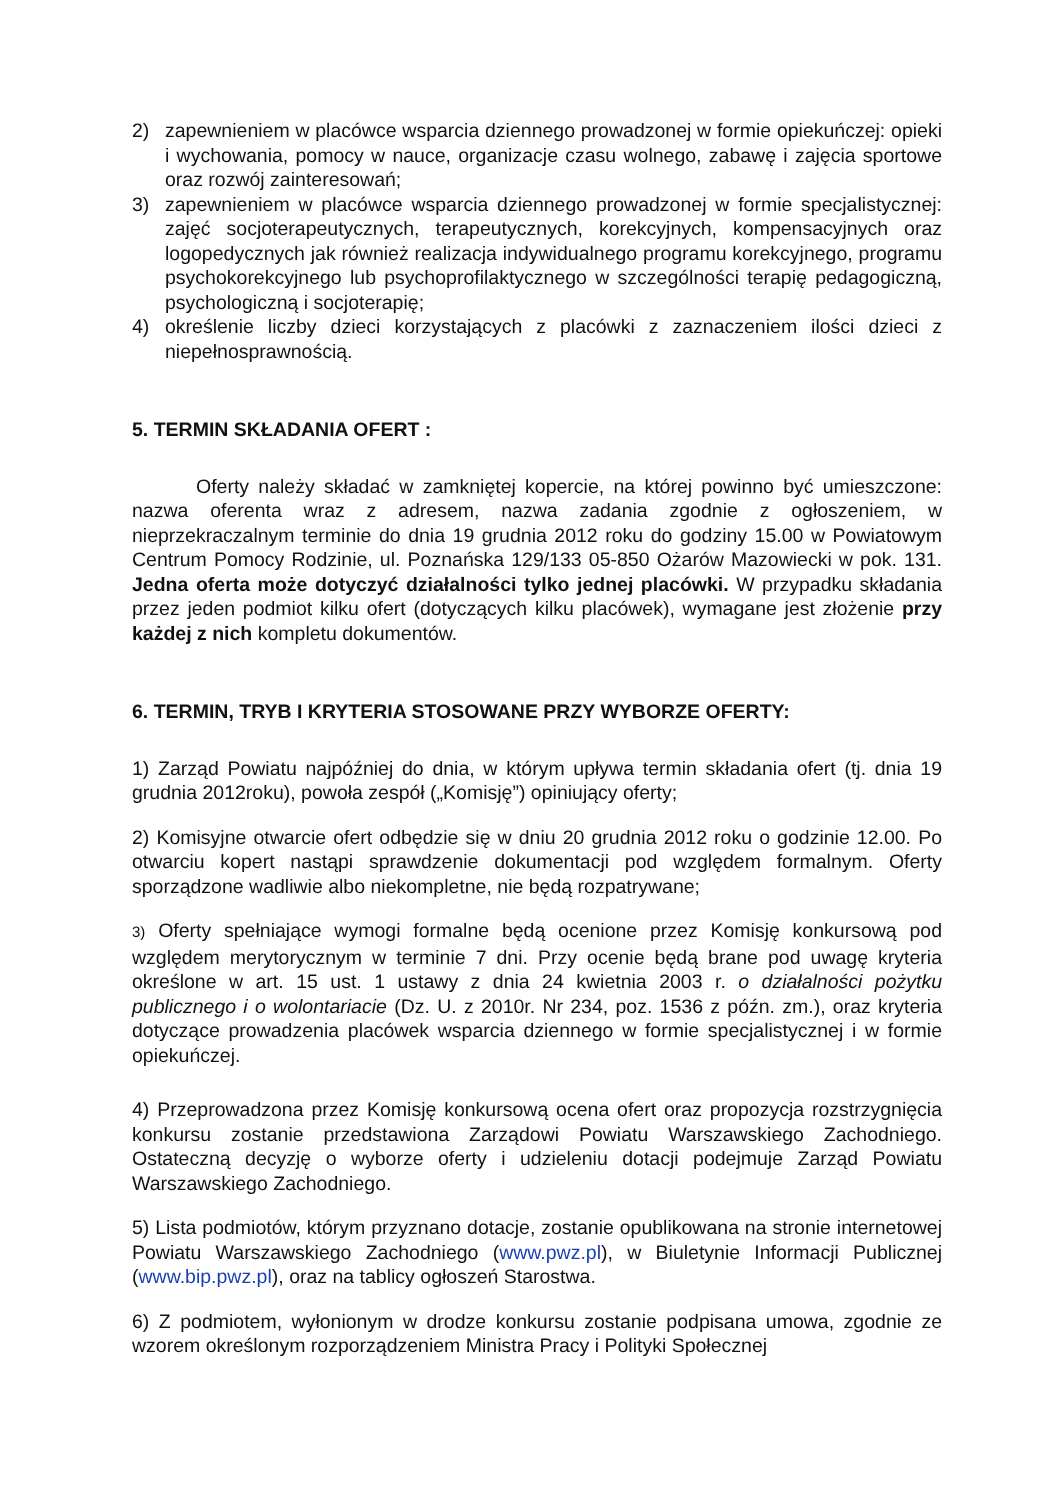2) zapewnieniem w placówce wsparcia dziennego prowadzonej w formie opiekuńczej: opieki i wychowania, pomocy w nauce, organizacje czasu wolnego, zabawę i zajęcia sportowe oraz rozwój zainteresowań;
3) zapewnieniem w placówce wsparcia dziennego prowadzonej w formie specjalistycznej: zajęć socjoterapeutycznych, terapeutycznych, korekcyjnych, kompensacyjnych oraz logopedycznych jak również realizacja indywidualnego programu korekcyjnego, programu psychokorekcyjnego lub psychoprofilaktycznego w szczególności terapię pedagogiczną, psychologiczną i socjoterapię;
4) określenie liczby dzieci korzystających z placówki z zaznaczeniem ilości dzieci z niepełnosprawnością.
5. TERMIN SKŁADANIA OFERT :
Oferty należy składać w zamkniętej kopercie, na której powinno być umieszczone: nazwa oferenta wraz z adresem, nazwa zadania zgodnie z ogłoszeniem, w nieprzekraczalnym terminie do dnia 19 grudnia 2012 roku do godziny 15.00 w Powiatowym Centrum Pomocy Rodzinie, ul. Poznańska 129/133 05-850 Ożarów Mazowiecki w pok. 131. Jedna oferta może dotyczyć działalności tylko jednej placówki. W przypadku składania przez jeden podmiot kilku ofert (dotyczących kilku placówek), wymagane jest złożenie przy każdej z nich kompletu dokumentów.
6. TERMIN, TRYB I KRYTERIA STOSOWANE PRZY WYBORZE OFERTY:
1) Zarząd Powiatu najpóźniej do dnia, w którym upływa termin składania ofert (tj. dnia 19 grudnia 2012roku), powoła zespół („Komisję”) opiniujący oferty;
2) Komisyjne otwarcie ofert odbędzie się w dniu 20 grudnia 2012 roku o godzinie 12.00. Po otwarciu kopert nastąpi sprawdzenie dokumentacji pod względem formalnym. Oferty sporządzone wadliwie albo niekompletne, nie będą rozpatrywane;
3) Oferty spełniające wymogi formalne będą ocenione przez Komisję konkursową pod względem merytorycznym w terminie 7 dni. Przy ocenie będą brane pod uwagę kryteria określone w art. 15 ust. 1 ustawy z dnia 24 kwietnia 2003 r. o działalności pożytku publicznego i o wolontariacie (Dz. U. z 2010r. Nr 234, poz. 1536 z późn. zm.), oraz kryteria dotyczące prowadzenia placówek wsparcia dziennego w formie specjalistycznej i w formie opiekuńczej.
4) Przeprowadzona przez Komisję konkursową ocena ofert oraz propozycja rozstrzygnięcia konkursu zostanie przedstawiona Zarządowi Powiatu Warszawskiego Zachodniego. Ostateczną decyzję o wyborze oferty i udzieleniu dotacji podejmuje Zarząd Powiatu Warszawskiego Zachodniego.
5) Lista podmiotów, którym przyznano dotacje, zostanie opublikowana na stronie internetowej Powiatu Warszawskiego Zachodniego (www.pwz.pl), w Biuletynie Informacji Publicznej (www.bip.pwz.pl), oraz na tablicy ogłoszeń Starostwa.
6) Z podmiotem, wyłonionym w drodze konkursu zostanie podpisana umowa, zgodnie ze wzorem określonym rozporządzeniem Ministra Pracy i Polityki Społecznej